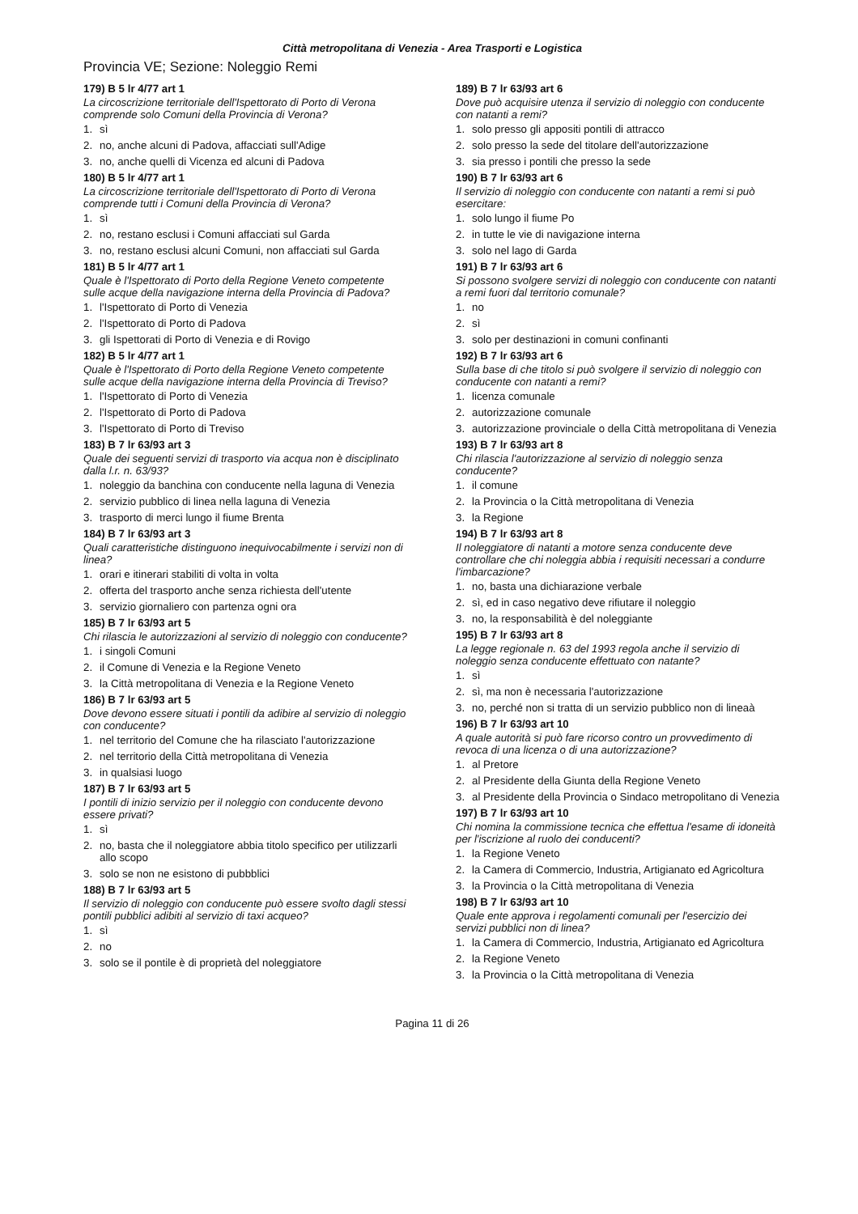Città metropolitana di Venezia - Area Trasporti e Logistica
Provincia VE; Sezione: Noleggio Remi
179) B 5 lr 4/77 art 1
La circoscrizione territoriale dell'Ispettorato di Porto di Verona comprende solo Comuni della Provincia di Verona?
1. sì
2. no, anche alcuni di Padova, affacciati sull'Adige
3. no, anche quelli di Vicenza ed alcuni di Padova
180) B 5 lr 4/77 art 1
La circoscrizione territoriale dell'Ispettorato di Porto di Verona comprende tutti i Comuni della Provincia di Verona?
1. sì
2. no, restano esclusi i Comuni affacciati sul Garda
3. no, restano esclusi alcuni Comuni, non affacciati sul Garda
181) B 5 lr 4/77 art 1
Quale è l'Ispettorato di Porto della Regione Veneto competente sulle acque della navigazione interna della Provincia di Padova?
1. l'Ispettorato di Porto di Venezia
2. l'Ispettorato di Porto di Padova
3. gli Ispettorati di Porto di Venezia e di Rovigo
182) B 5 lr 4/77 art 1
Quale è l'Ispettorato di Porto della Regione Veneto competente sulle acque della navigazione interna della Provincia di Treviso?
1. l'Ispettorato di Porto di Venezia
2. l'Ispettorato di Porto di Padova
3. l'Ispettorato di Porto di Treviso
183) B 7 lr 63/93 art 3
Quale dei seguenti servizi di trasporto via acqua non è disciplinato dalla l.r. n. 63/93?
1. noleggio da banchina con conducente nella laguna di Venezia
2. servizio pubblico di linea nella laguna di Venezia
3. trasporto di merci lungo il fiume Brenta
184) B 7 lr 63/93 art 3
Quali caratteristiche distinguono inequivocabilmente i servizi non di linea?
1. orari e itinerari stabiliti di volta in volta
2. offerta del trasporto anche senza richiesta dell'utente
3. servizio giornaliero con partenza ogni ora
185) B 7 lr 63/93 art 5
Chi rilascia le autorizzazioni al servizio di noleggio con conducente?
1. i singoli Comuni
2. il Comune di Venezia e la Regione Veneto
3. la Città metropolitana di Venezia e la Regione Veneto
186) B 7 lr 63/93 art 5
Dove devono essere situati i pontili da adibire al servizio di noleggio con conducente?
1. nel territorio del Comune che ha rilasciato l'autorizzazione
2. nel territorio della Città metropolitana di Venezia
3. in qualsiasi luogo
187) B 7 lr 63/93 art 5
I pontili di inizio servizio per il noleggio con conducente devono essere privati?
1. sì
2. no, basta che il noleggiatore abbia titolo specifico per utilizzarli allo scopo
3. solo se non ne esistono di pubbblici
188) B 7 lr 63/93 art 5
Il servizio di noleggio con conducente può essere svolto dagli stessi pontili pubblici adibiti al servizio di taxi acqueo?
1. sì
2. no
3. solo se il pontile è di proprietà del noleggiatore
189) B 7 lr 63/93 art 6
Dove può acquisire utenza il servizio di noleggio con conducente con natanti a remi?
1. solo presso gli appositi pontili di attracco
2. solo presso la sede del titolare dell'autorizzazione
3. sia presso i pontili che presso la sede
190) B 7 lr 63/93 art 6
Il servizio di noleggio con conducente con natanti a remi si può esercitare:
1. solo lungo il fiume Po
2. in tutte le vie di navigazione interna
3. solo nel lago di Garda
191) B 7 lr 63/93 art 6
Si possono svolgere servizi di noleggio con conducente con natanti a remi fuori dal territorio comunale?
1. no
2. sì
3. solo per destinazioni in comuni confinanti
192) B 7 lr 63/93 art 6
Sulla base di che titolo si può svolgere il servizio di noleggio con conducente con natanti a remi?
1. licenza comunale
2. autorizzazione comunale
3. autorizzazione provinciale o della Città metropolitana di Venezia
193) B 7 lr 63/93 art 8
Chi rilascia l'autorizzazione al servizio di noleggio senza conducente?
1. il comune
2. la Provincia o la Città metropolitana di Venezia
3. la Regione
194) B 7 lr 63/93 art 8
Il noleggiatore di natanti a motore senza conducente deve controllare che chi noleggia abbia i requisiti necessari a condurre l'imbarcazione?
1. no, basta una dichiarazione verbale
2. sì, ed in caso negativo deve rifiutare il noleggio
3. no, la responsabilità è del noleggiante
195) B 7 lr 63/93 art 8
La legge regionale n. 63 del 1993 regola anche il servizio di noleggio senza conducente effettuato con natante?
1. sì
2. sì, ma non è necessaria l'autorizzazione
3. no, perché non si tratta di un servizio pubblico non di lineaà
196) B 7 lr 63/93 art 10
A quale autorità si può fare ricorso contro un provvedimento di revoca di una licenza o di una autorizzazione?
1. al Pretore
2. al Presidente della Giunta della Regione Veneto
3. al Presidente della Provincia o Sindaco metropolitano di Venezia
197) B 7 lr 63/93 art 10
Chi nomina la commissione tecnica che effettua l'esame di idoneità per l'iscrizione al ruolo dei conducenti?
1. la Regione Veneto
2. la Camera di Commercio, Industria, Artigianato ed Agricoltura
3. la Provincia o la Città metropolitana di Venezia
198) B 7 lr 63/93 art 10
Quale ente approva i regolamenti comunali per l'esercizio dei servizi pubblici non di linea?
1. la Camera di Commercio, Industria, Artigianato ed Agricoltura
2. la Regione Veneto
3. la Provincia o la Città metropolitana di Venezia
Pagina 11 di 26